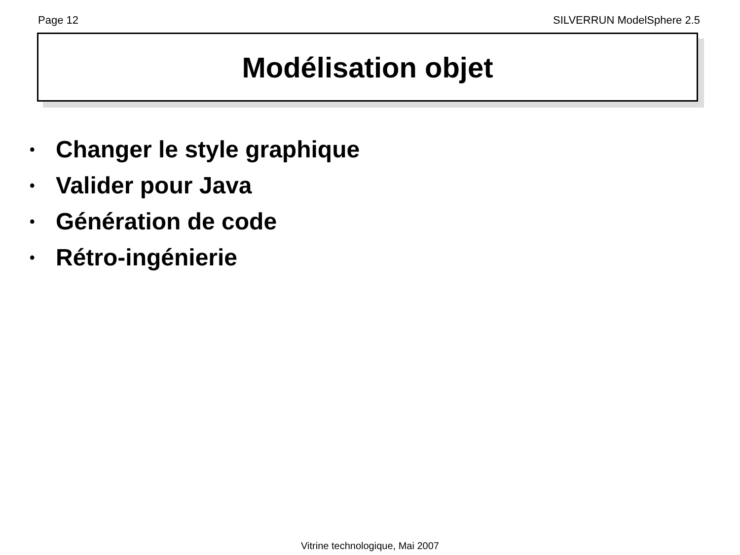Page 12 SILVERRUN ModelSphere 2.5
Modélisation objet
• Changer le style graphique
• Valider pour Java
• Génération de code
• Rétro-ingénierie
Vitrine technologique, Mai 2007